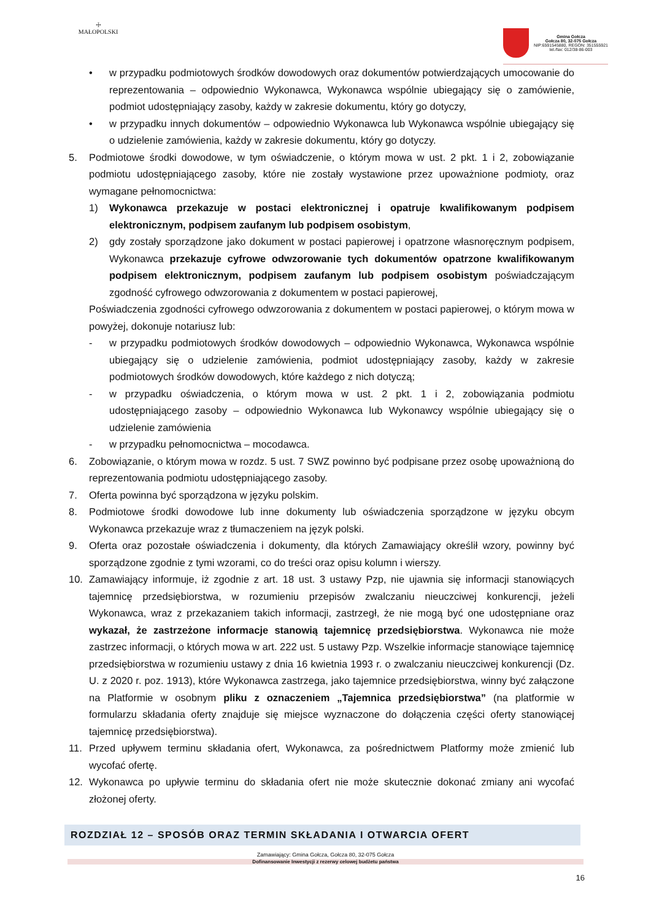☩
MAŁOPOLSKI
Gmina Gołcza
Gołcza 80, 32-075 Gołcza
NIP:6591545880, REGON: 351555921
tel./fax: 012/38-86-003
• w przypadku podmiotowych środków dowodowych oraz dokumentów potwierdzających umocowanie do reprezentowania – odpowiednio Wykonawca, Wykonawca wspólnie ubiegający się o zamówienie, podmiot udostępniający zasoby, każdy w zakresie dokumentu, który go dotyczy,
• w przypadku innych dokumentów – odpowiednio Wykonawca lub Wykonawca wspólnie ubiegający się o udzielenie zamówienia, każdy w zakresie dokumentu, który go dotyczy.
5. Podmiotowe środki dowodowe, w tym oświadczenie, o którym mowa w ust. 2 pkt. 1 i 2, zobowiązanie podmiotu udostępniającego zasoby, które nie zostały wystawione przez upoważnione podmioty, oraz wymagane pełnomocnictwa:
1) Wykonawca przekazuje w postaci elektronicznej i opatruje kwalifikowanym podpisem elektronicznym, podpisem zaufanym lub podpisem osobistym,
2) gdy zostały sporządzone jako dokument w postaci papierowej i opatrzone własnoręcznym podpisem, Wykonawca przekazuje cyfrowe odwzorowanie tych dokumentów opatrzone kwalifikowanym podpisem elektronicznym, podpisem zaufanym lub podpisem osobistym poświadczającym zgodność cyfrowego odwzorowania z dokumentem w postaci papierowej,
Poświadczenia zgodności cyfrowego odwzorowania z dokumentem w postaci papierowej, o którym mowa w powyżej, dokonuje notariusz lub:
- w przypadku podmiotowych środków dowodowych – odpowiednio Wykonawca, Wykonawca wspólnie ubiegający się o udzielenie zamówienia, podmiot udostępniający zasoby, każdy w zakresie podmiotowych środków dowodowych, które każdego z nich dotyczą;
- w przypadku oświadczenia, o którym mowa w ust. 2 pkt. 1 i 2, zobowiązania podmiotu udostępniającego zasoby – odpowiednio Wykonawca lub Wykonawcy wspólnie ubiegający się o udzielenie zamówienia
- w przypadku pełnomocnictwa – mocodawca.
6. Zobowiązanie, o którym mowa w rozdz. 5 ust. 7 SWZ powinno być podpisane przez osobę upoważnioną do reprezentowania podmiotu udostępniającego zasoby.
7. Oferta powinna być sporządzona w języku polskim.
8. Podmiotowe środki dowodowe lub inne dokumenty lub oświadczenia sporządzone w języku obcym Wykonawca przekazuje wraz z tłumaczeniem na język polski.
9. Oferta oraz pozostałe oświadczenia i dokumenty, dla których Zamawiający określił wzory, powinny być sporządzone zgodnie z tymi wzorami, co do treści oraz opisu kolumn i wierszy.
10. Zamawiający informuje, iż zgodnie z art. 18 ust. 3 ustawy Pzp, nie ujawnia się informacji stanowiących tajemnicę przedsiębiorstwa, w rozumieniu przepisów zwalczaniu nieuczciwej konkurencji, jeżeli Wykonawca, wraz z przekazaniem takich informacji, zastrzegł, że nie mogą być one udostępniane oraz wykazał, że zastrzeżone informacje stanowią tajemnicę przedsiębiorstwa. Wykonawca nie może zastrzec informacji, o których mowa w art. 222 ust. 5 ustawy Pzp. Wszelkie informacje stanowiące tajemnicę przedsiębiorstwa w rozumieniu ustawy z dnia 16 kwietnia 1993 r. o zwalczaniu nieuczciwej konkurencji (Dz. U. z 2020 r. poz. 1913), które Wykonawca zastrzega, jako tajemnice przedsiębiorstwa, winny być załączone na Platformie w osobnym pliku z oznaczeniem „Tajemnica przedsiębiorstwa” (na platformie w formularzu składania oferty znajduje się miejsce wyznaczone do dołączenia części oferty stanowiącej tajemnicę przedsiębiorstwa).
11. Przed upływem terminu składania ofert, Wykonawca, za pośrednictwem Platformy może zmienić lub wycofać ofertę.
12. Wykonawca po upływie terminu do składania ofert nie może skutecznie dokonać zmiany ani wycofać złożonej oferty.
ROZDZIAŁ 12 – SPOSÓB ORAZ TERMIN SKŁADANIA I OTWARCIA OFERT
Zamawiający: Gmina Gołcza, Gołcza 80, 32-075 Gołcza
Dofinansowanie Inwestycji z rezerwy celowej budżetu państwa
16